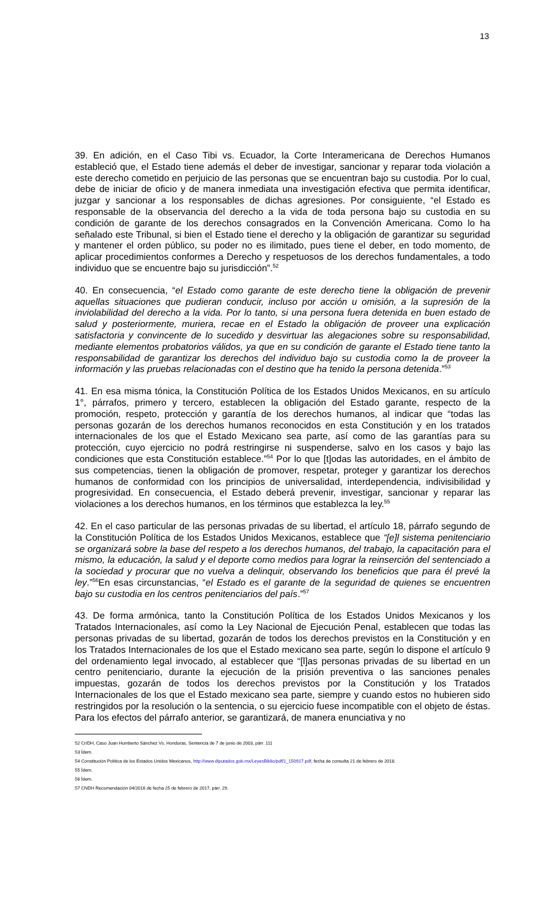13
39. En adición, en el Caso Tibi vs. Ecuador, la Corte Interamericana de Derechos Humanos estableció que, el Estado tiene además el deber de investigar, sancionar y reparar toda violación a este derecho cometido en perjuicio de las personas que se encuentran bajo su custodia. Por lo cual, debe de iniciar de oficio y de manera inmediata una investigación efectiva que permita identificar, juzgar y sancionar a los responsables de dichas agresiones. Por consiguiente, “el Estado es responsable de la observancia del derecho a la vida de toda persona bajo su custodia en su condición de garante de los derechos consagrados en la Convención Americana. Como lo ha señalado este Tribunal, si bien el Estado tiene el derecho y la obligación de garantizar su seguridad y mantener el orden público, su poder no es ilimitado, pues tiene el deber, en todo momento, de aplicar procedimientos conformes a Derecho y respetuosos de los derechos fundamentales, a todo individuo que se encuentre bajo su jurisdicción”.<sup>52</sup>
40. En consecuencia, “el Estado como garante de este derecho tiene la obligación de prevenir aquellas situaciones que pudieran conducir, incluso por acción u omisión, a la supresión de la inviolabilidad del derecho a la vida. Por lo tanto, si una persona fuera detenida en buen estado de salud y posteriormente, muriera, recae en el Estado la obligación de proveer una explicación satisfactoria y convincente de lo sucedido y desvirtuar las alegaciones sobre su responsabilidad, mediante elementos probatorios válidos, ya que en su condición de garante el Estado tiene tanto la responsabilidad de garantizar los derechos del individuo bajo su custodia como la de proveer la información y las pruebas relacionadas con el destino que ha tenido la persona detenida.”<sup>53</sup>
41. En esa misma tónica, la Constitución Política de los Estados Unidos Mexicanos, en su artículo 1°, párrafos, primero y tercero, establecen la obligación del Estado garante, respecto de la promoción, respeto, protección y garantía de los derechos humanos, al indicar que “todas las personas gozarán de los derechos humanos reconocidos en esta Constitución y en los tratados internacionales de los que el Estado Mexicano sea parte, así como de las garantías para su protección, cuyo ejercicio no podrá restringirse ni suspenderse, salvo en los casos y bajo las condiciones que esta Constitución establece.”<sup>54</sup> Por lo que [t]odas las autoridades, en el ámbito de sus competencias, tienen la obligación de promover, respetar, proteger y garantizar los derechos humanos de conformidad con los principios de universalidad, interdependencia, indivisibilidad y progresividad. En consecuencia, el Estado deberá prevenir, investigar, sancionar y reparar las violaciones a los derechos humanos, en los términos que establezca la ley.<sup>55</sup>
42. En el caso particular de las personas privadas de su libertad, el artículo 18, párrafo segundo de la Constitución Política de los Estados Unidos Mexicanos, establece que “[e]l sistema penitenciario se organizará sobre la base del respeto a los derechos humanos, del trabajo, la capacitación para el mismo, la educación, la salud y el deporte como medios para lograr la reinserción del sentenciado a la sociedad y procurar que no vuelva a delinquir, observando los beneficios que para él prevé la ley.”<sup>56</sup>En esas circunstancias, “el Estado es el garante de la seguridad de quienes se encuentren bajo su custodia en los centros penitenciarios del país.”<sup>57</sup>
43. De forma armónica, tanto la Constitución Política de los Estados Unidos Mexicanos y los Tratados Internacionales, así como la Ley Nacional de Ejecución Penal, establecen que todas las personas privadas de su libertad, gozarán de todos los derechos previstos en la Constitución y en los Tratados Internacionales de los que el Estado mexicano sea parte, según lo dispone el artículo 9 del ordenamiento legal invocado, al establecer que “[l]as personas privadas de su libertad en un centro penitenciario, durante la ejecución de la prisión preventiva o las sanciones penales impuestas, gozarán de todos los derechos previstos por la Constitución y los Tratados Internacionales de los que el Estado mexicano sea parte, siempre y cuando estos no hubieren sido restringidos por la resolución o la sentencia, o su ejercicio fuese incompatible con el objeto de éstas. Para los efectos del párrafo anterior, se garantizará, de manera enunciativa y no
52 CrIDH, Caso Juan Humberto Sánchez Vs. Honduras, Sentencia de 7 de junio de 2003, párr. 111
53 Ídem.
54 Constitución Política de los Estados Unidos Mexicanos, http://www.diputados.gob.mx/LeyesBiblio/pdf/1_150917.pdf, fecha de consulta 21 de febrero de 2018.
55 Ídem.
56 Ídem.
57 CNDH Recomendación 04/2016 de fecha 25 de febrero de 2017, párr. 29.